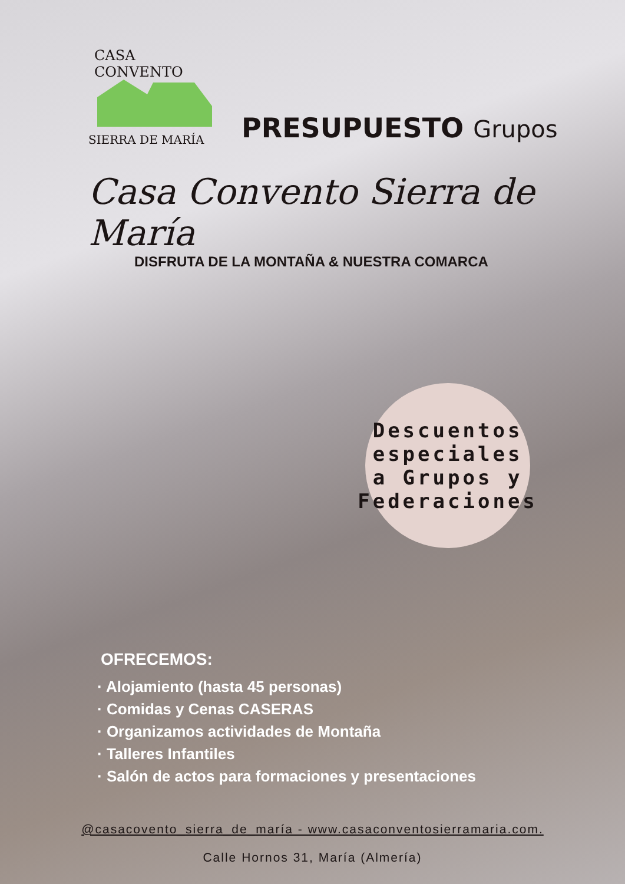CASA CONVENTO
SIERRA DE MARÍA
PRESUPUESTO Grupos
Casa Convento Sierra de María
DISFRUTA DE LA MONTAÑA & NUESTRA COMARCA
Descuentos
especiales
a Grupos y
Federaciones
OFRECEMOS:
· Alojamiento (hasta 45 personas)
· Comidas y Cenas CASERAS
· Organizamos actividades de Montaña
· Talleres Infantiles
· Salón de actos para formaciones y presentaciones
@casacovento_sierra_de_maría - www.casaconventosierramaria.com.
Calle Hornos 31, María (Almería)